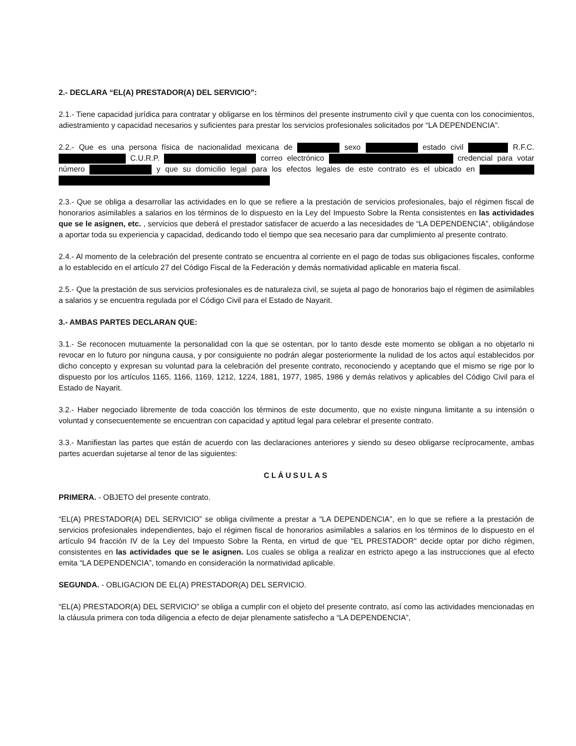2.- DECLARA “EL(A) PRESTADOR(A) DEL SERVICIO”:
2.1.- Tiene capacidad jurídica para contratar y obligarse en los términos del presente instrumento civil y que cuenta con los conocimientos, adiestramiento y capacidad necesarios y suficientes para prestar los servicios profesionales solicitados por “LA DEPENDENCIA”.
2.2.- Que es una persona física de nacionalidad mexicana de sexo estado civil R.F.C. C.U.R.P. correo electrónico credencial para votar número y que su domicilio legal para los efectos legales de este contrato es el ubicado en
2.3.- Que se obliga a desarrollar las actividades en lo que se refiere a la prestación de servicios profesionales, bajo el régimen fiscal de honorarios asimilables a salarios en los términos de lo dispuesto en la Ley del Impuesto Sobre la Renta consistentes en las actividades que se le asignen, etc. , servicios que deberá el prestador satisfacer de acuerdo a las necesidades de “LA DEPENDENCIA”, obligándose a aportar toda su experiencia y capacidad, dedicando todo el tiempo que sea necesario para dar cumplimiento al presente contrato.
2.4.- Al momento de la celebración del presente contrato se encuentra al corriente en el pago de todas sus obligaciones fiscales, conforme a lo establecido en el artículo 27 del Código Fiscal de la Federación y demás normatividad aplicable en materia fiscal.
2.5.- Que la prestación de sus servicios profesionales es de naturaleza civil, se sujeta al pago de honorarios bajo el régimen de asimilables a salarios y se encuentra regulada por el Código Civil para el Estado de Nayarit.
3.- AMBAS PARTES DECLARAN QUE:
3.1.- Se reconocen mutuamente la personalidad con la que se ostentan, por lo tanto desde este momento se obligan a no objetarlo ni revocar en lo futuro por ninguna causa, y por consiguiente no podrán alegar posteriormente la nulidad de los actos aquí establecidos por dicho concepto y expresan su voluntad para la celebración del presente contrato, reconociendo y aceptando que el mismo se rige por lo dispuesto por los artículos 1165, 1166, 1169, 1212, 1224, 1881, 1977, 1985, 1986 y demás relativos y aplicables del Código Civil para el Estado de Nayarit.
3.2.- Haber negociado libremente de toda coacción los términos de este documento, que no existe ninguna limitante a su intensión o voluntad y consecuentemente se encuentran con capacidad y aptitud legal para celebrar el presente contrato.
3.3.- Manifiestan las partes que están de acuerdo con las declaraciones anteriores y siendo su deseo obligarse recíprocamente, ambas partes acuerdan sujetarse al tenor de las siguientes:
CLÁUSULAS
PRIMERA. - OBJETO del presente contrato.
“EL(A) PRESTADOR(A) DEL SERVICIO” se obliga civilmente a prestar a “LA DEPENDENCIA”, en lo que se refiere a la prestación de servicios profesionales independientes, bajo el régimen fiscal de honorarios asimilables a salarios en los términos de lo dispuesto en el artículo 94 fracción IV de la Ley del Impuesto Sobre la Renta, en virtud de que "EL PRESTADOR" decide optar por dicho régimen, consistentes en las actividades que se le asignen. Los cuales se obliga a realizar en estricto apego a las instrucciones que al efecto emita “LA DEPENDENCIA”, tomando en consideración la normatividad aplicable.
SEGUNDA. - OBLIGACION DE EL(A) PRESTADOR(A) DEL SERVICIO.
“EL(A) PRESTADOR(A) DEL SERVICIO” se obliga a cumplir con el objeto del presente contrato, así como las actividades mencionadas en la cláusula primera con toda diligencia a efecto de dejar plenamente satisfecho a “LA DEPENDENCIA”,